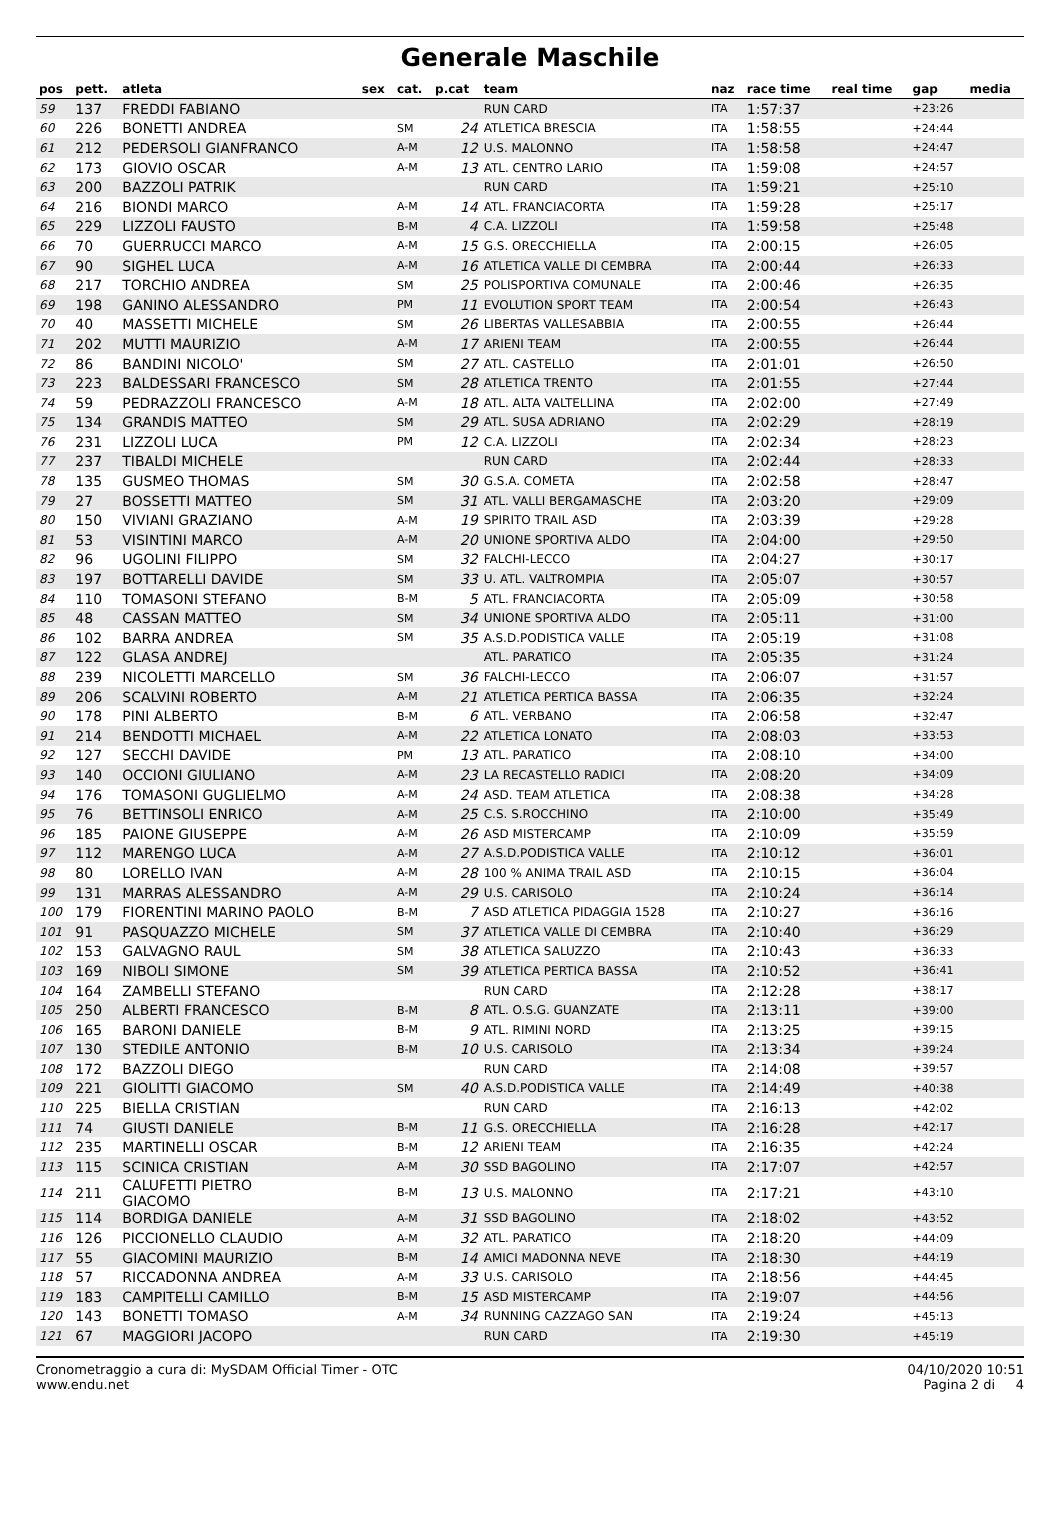Generale Maschile
| pos | pett. | atleta | sex | cat. | p.cat | team | naz | race time | real time | gap | media |
| --- | --- | --- | --- | --- | --- | --- | --- | --- | --- | --- | --- |
| 59 | 137 | FREDDI FABIANO | | | | RUN CARD | ITA | 1:57:37 | | +23:26 | |
| 60 | 226 | BONETTI ANDREA | | SM | 24 | ATLETICA BRESCIA | ITA | 1:58:55 | | +24:44 | |
| 61 | 212 | PEDERSOLI GIANFRANCO | | A-M | 12 | U.S. MALONNO | ITA | 1:58:58 | | +24:47 | |
| 62 | 173 | GIOVIO OSCAR | | A-M | 13 | ATL. CENTRO LARIO | ITA | 1:59:08 | | +24:57 | |
| 63 | 200 | BAZZOLI PATRIK | | | | RUN CARD | ITA | 1:59:21 | | +25:10 | |
| 64 | 216 | BIONDI MARCO | | A-M | 14 | ATL. FRANCIACORTA | ITA | 1:59:28 | | +25:17 | |
| 65 | 229 | LIZZOLI FAUSTO | | B-M | 4 | C.A. LIZZOLI | ITA | 1:59:58 | | +25:48 | |
| 66 | 70 | GUERRUCCI MARCO | | A-M | 15 | G.S. ORECCHIELLA | ITA | 2:00:15 | | +26:05 | |
| 67 | 90 | SIGHEL LUCA | | A-M | 16 | ATLETICA VALLE DI CEMBRA | ITA | 2:00:44 | | +26:33 | |
| 68 | 217 | TORCHIO ANDREA | | SM | 25 | POLISPORTIVA COMUNALE | ITA | 2:00:46 | | +26:35 | |
| 69 | 198 | GANINO ALESSANDRO | | PM | 11 | EVOLUTION SPORT TEAM | ITA | 2:00:54 | | +26:43 | |
| 70 | 40 | MASSETTI MICHELE | | SM | 26 | LIBERTAS VALLESABBIA | ITA | 2:00:55 | | +26:44 | |
| 71 | 202 | MUTTI MAURIZIO | | A-M | 17 | ARIENI TEAM | ITA | 2:00:55 | | +26:44 | |
| 72 | 86 | BANDINI NICOLO' | | SM | 27 | ATL. CASTELLO | ITA | 2:01:01 | | +26:50 | |
| 73 | 223 | BALDESSARI FRANCESCO | | SM | 28 | ATLETICA TRENTO | ITA | 2:01:55 | | +27:44 | |
| 74 | 59 | PEDRAZZOLI FRANCESCO | | A-M | 18 | ATL. ALTA VALTELLINA | ITA | 2:02:00 | | +27:49 | |
| 75 | 134 | GRANDIS MATTEO | | SM | 29 | ATL. SUSA ADRIANO | ITA | 2:02:29 | | +28:19 | |
| 76 | 231 | LIZZOLI LUCA | | PM | 12 | C.A. LIZZOLI | ITA | 2:02:34 | | +28:23 | |
| 77 | 237 | TIBALDI MICHELE | | | | RUN CARD | ITA | 2:02:44 | | +28:33 | |
| 78 | 135 | GUSMEO THOMAS | | SM | 30 | G.S.A. COMETA | ITA | 2:02:58 | | +28:47 | |
| 79 | 27 | BOSSETTI MATTEO | | SM | 31 | ATL. VALLI BERGAMASCHE | ITA | 2:03:20 | | +29:09 | |
| 80 | 150 | VIVIANI GRAZIANO | | A-M | 19 | SPIRITO TRAIL ASD | ITA | 2:03:39 | | +29:28 | |
| 81 | 53 | VISINTINI MARCO | | A-M | 20 | UNIONE SPORTIVA ALDO | ITA | 2:04:00 | | +29:50 | |
| 82 | 96 | UGOLINI FILIPPO | | SM | 32 | FALCHI-LECCO | ITA | 2:04:27 | | +30:17 | |
| 83 | 197 | BOTTARELLI DAVIDE | | SM | 33 | U. ATL. VALTROMPIA | ITA | 2:05:07 | | +30:57 | |
| 84 | 110 | TOMASONI STEFANO | | B-M | 5 | ATL. FRANCIACORTA | ITA | 2:05:09 | | +30:58 | |
| 85 | 48 | CASSAN MATTEO | | SM | 34 | UNIONE SPORTIVA ALDO | ITA | 2:05:11 | | +31:00 | |
| 86 | 102 | BARRA ANDREA | | SM | 35 | A.S.D.PODISTICA VALLE | ITA | 2:05:19 | | +31:08 | |
| 87 | 122 | GLASA ANDREJ | | | | ATL. PARATICO | ITA | 2:05:35 | | +31:24 | |
| 88 | 239 | NICOLETTI MARCELLO | | SM | 36 | FALCHI-LECCO | ITA | 2:06:07 | | +31:57 | |
| 89 | 206 | SCALVINI ROBERTO | | A-M | 21 | ATLETICA PERTICA BASSA | ITA | 2:06:35 | | +32:24 | |
| 90 | 178 | PINI ALBERTO | | B-M | 6 | ATL. VERBANO | ITA | 2:06:58 | | +32:47 | |
| 91 | 214 | BENDOTTI MICHAEL | | A-M | 22 | ATLETICA LONATO | ITA | 2:08:03 | | +33:53 | |
| 92 | 127 | SECCHI DAVIDE | | PM | 13 | ATL. PARATICO | ITA | 2:08:10 | | +34:00 | |
| 93 | 140 | OCCIONI GIULIANO | | A-M | 23 | LA RECASTELLO RADICI | ITA | 2:08:20 | | +34:09 | |
| 94 | 176 | TOMASONI GUGLIELMO | | A-M | 24 | ASD. TEAM ATLETICA | ITA | 2:08:38 | | +34:28 | |
| 95 | 76 | BETTINSOLI ENRICO | | A-M | 25 | C.S. S.ROCCHINO | ITA | 2:10:00 | | +35:49 | |
| 96 | 185 | PAIONE GIUSEPPE | | A-M | 26 | ASD MISTERCAMP | ITA | 2:10:09 | | +35:59 | |
| 97 | 112 | MARENGO LUCA | | A-M | 27 | A.S.D.PODISTICA VALLE | ITA | 2:10:12 | | +36:01 | |
| 98 | 80 | LORELLO IVAN | | A-M | 28 | 100 % ANIMA TRAIL ASD | ITA | 2:10:15 | | +36:04 | |
| 99 | 131 | MARRAS ALESSANDRO | | A-M | 29 | U.S. CARISOLO | ITA | 2:10:24 | | +36:14 | |
| 100 | 179 | FIORENTINI MARINO PAOLO | | B-M | 7 | ASD ATLETICA PIDAGGIA 1528 | ITA | 2:10:27 | | +36:16 | |
| 101 | 91 | PASQUAZZO MICHELE | | SM | 37 | ATLETICA VALLE DI CEMBRA | ITA | 2:10:40 | | +36:29 | |
| 102 | 153 | GALVAGNO RAUL | | SM | 38 | ATLETICA SALUZZO | ITA | 2:10:43 | | +36:33 | |
| 103 | 169 | NIBOLI SIMONE | | SM | 39 | ATLETICA PERTICA BASSA | ITA | 2:10:52 | | +36:41 | |
| 104 | 164 | ZAMBELLI STEFANO | | | | RUN CARD | ITA | 2:12:28 | | +38:17 | |
| 105 | 250 | ALBERTI FRANCESCO | | B-M | 8 | ATL. O.S.G. GUANZATE | ITA | 2:13:11 | | +39:00 | |
| 106 | 165 | BARONI DANIELE | | B-M | 9 | ATL. RIMINI NORD | ITA | 2:13:25 | | +39:15 | |
| 107 | 130 | STEDILE ANTONIO | | B-M | 10 | U.S. CARISOLO | ITA | 2:13:34 | | +39:24 | |
| 108 | 172 | BAZZOLI DIEGO | | | | RUN CARD | ITA | 2:14:08 | | +39:57 | |
| 109 | 221 | GIOLITTI GIACOMO | | SM | 40 | A.S.D.PODISTICA VALLE | ITA | 2:14:49 | | +40:38 | |
| 110 | 225 | BIELLA CRISTIAN | | | | RUN CARD | ITA | 2:16:13 | | +42:02 | |
| 111 | 74 | GIUSTI DANIELE | | B-M | 11 | G.S. ORECCHIELLA | ITA | 2:16:28 | | +42:17 | |
| 112 | 235 | MARTINELLI OSCAR | | B-M | 12 | ARIENI TEAM | ITA | 2:16:35 | | +42:24 | |
| 113 | 115 | SCINICA CRISTIAN | | A-M | 30 | SSD BAGOLINO | ITA | 2:17:07 | | +42:57 | |
| 114 | 211 | CALUFETTI PIETRO GIACOMO | | B-M | 13 | U.S. MALONNO | ITA | 2:17:21 | | +43:10 | |
| 115 | 114 | BORDIGA DANIELE | | A-M | 31 | SSD BAGOLINO | ITA | 2:18:02 | | +43:52 | |
| 116 | 126 | PICCIONELLO CLAUDIO | | A-M | 32 | ATL. PARATICO | ITA | 2:18:20 | | +44:09 | |
| 117 | 55 | GIACOMINI MAURIZIO | | B-M | 14 | AMICI MADONNA NEVE | ITA | 2:18:30 | | +44:19 | |
| 118 | 57 | RICCADONNA ANDREA | | A-M | 33 | U.S. CARISOLO | ITA | 2:18:56 | | +44:45 | |
| 119 | 183 | CAMPITELLI CAMILLO | | B-M | 15 | ASD MISTERCAMP | ITA | 2:19:07 | | +44:56 | |
| 120 | 143 | BONETTI TOMASO | | A-M | 34 | RUNNING CAZZAGO SAN | ITA | 2:19:24 | | +45:13 | |
| 121 | 67 | MAGGIORI JACOPO | | | | RUN CARD | ITA | 2:19:30 | | +45:19 | |
Cronometraggio a cura di: MySDAM Official Timer - OTC
www.endu.net
04/10/2020 10:51
Pagina 2 di 4